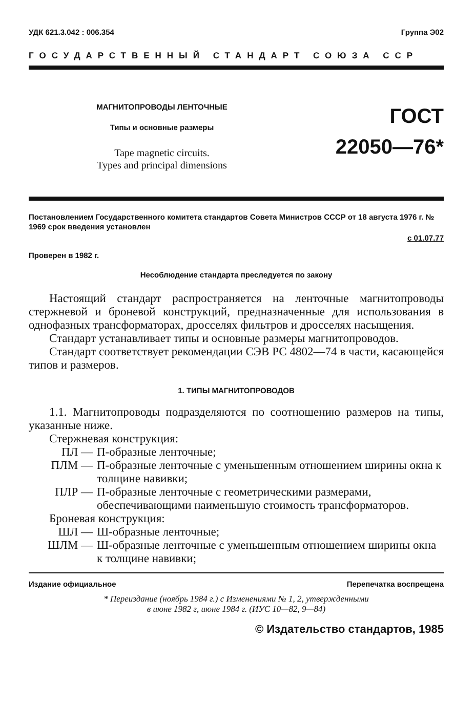УДК 621.3.042 : 006.354 Группа Э02
ГОСУДАРСТВЕННЫЙ СТАНДАРТ СОЮЗА ССР
МАГНИТОПРОВОДЫ ЛЕНТОЧНЫЕ
Типы и основные размеры
Tape magnetic circuits.
Types and principal dimensions
ГОСТ
22050—76*
Постановлением Государственного комитета стандартов Совета Министров СССР от 18 августа 1976 г. № 1969 срок введения установлен
с 01.07.77
Проверен в 1982 г.
Несоблюдение стандарта преследуется по закону
Настоящий стандарт распространяется на ленточные магнитопроводы стержневой и броневой конструкций, предназначенные для использования в однофазных трансформаторах, дросселях фильтров и дросселях насыщения.
Стандарт устанавливает типы и основные размеры магнитопроводов.
Стандарт соответствует рекомендации СЭВ РС 4802—74 в части, касающейся типов и размеров.
1. ТИПЫ МАГНИТОПРОВОДОВ
1.1. Магнитопроводы подразделяются по соотношению размеров на типы, указанные ниже.
Стержневая конструкция:
ПЛ — П-образные ленточные;
ПЛМ — П-образные ленточные с уменьшенным отношением ширины окна к толщине навивки;
ПЛР — П-образные ленточные с геометрическими размерами, обеспечивающими наименьшую стоимость трансформаторов.
Броневая конструкция:
ШЛ — Ш-образные ленточные;
ШЛМ — Ш-образные ленточные с уменьшенным отношением ширины окна к толщине навивки;
Издание официальное Перепечатка воспрещена
* Переиздание (ноябрь 1984 г.) с Изменениями № 1, 2, утвержденными
в июне 1982 г, июне 1984 г. (ИУС 10—82, 9—84)
© Издательство стандартов, 1985